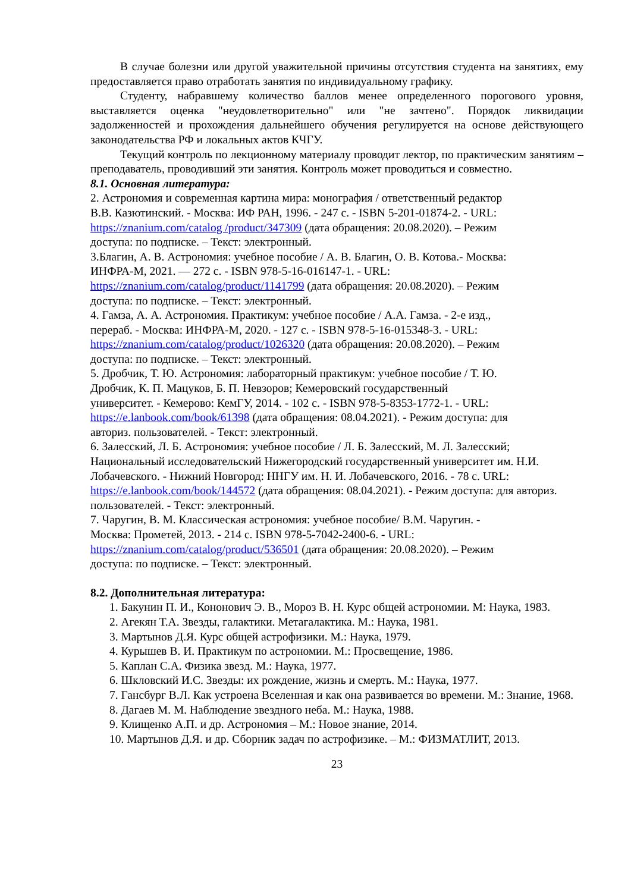В случае болезни или другой уважительной причины отсутствия студента на занятиях, ему предоставляется право отработать занятия по индивидуальному графику.
Студенту, набравшему количество баллов менее определенного порогового уровня, выставляется оценка "неудовлетворительно" или "не зачтено". Порядок ликвидации задолженностей и прохождения дальнейшего обучения регулируется на основе действующего законодательства РФ и локальных актов КЧГУ.
Текущий контроль по лекционному материалу проводит лектор, по практическим занятиям – преподаватель, проводивший эти занятия. Контроль может проводиться и совместно.
8.1. Основная литература:
2. Астрономия и современная картина мира: монография / ответственный редактор В.В. Казютинский. - Москва: ИФ РАН, 1996. - 247 с. - ISBN 5-201-01874-2. - URL: https://znanium.com/catalog /product/347309 (дата обращения: 20.08.2020). – Режим доступа: по подписке. – Текст: электронный.
3.Благин, А. В. Астрономия: учебное пособие / А. В. Благин, О. В. Котова.- Москва: ИНФРА-М, 2021. — 272 с. - ISBN 978-5-16-016147-1. - URL: https://znanium.com/catalog/product/1141799 (дата обращения: 20.08.2020). – Режим доступа: по подписке. – Текст: электронный.
4. Гамза, А. А. Астрономия. Практикум: учебное пособие / А.А. Гамза. - 2-е изд., перераб. - Москва: ИНФРА-М, 2020. - 127 с. - ISBN 978-5-16-015348-3. - URL: https://znanium.com/catalog/product/1026320 (дата обращения: 20.08.2020). – Режим доступа: по подписке. – Текст: электронный.
5. Дробчик, Т. Ю. Астрономия: лабораторный практикум: учебное пособие / Т. Ю. Дробчик, К. П. Мацуков, Б. П. Невзоров; Кемеровский государственный университет. - Кемерово: КемГУ, 2014. - 102 с. - ISBN 978-5-8353-1772-1. - URL: https://e.lanbook.com/book/61398 (дата обращения: 08.04.2021). - Режим доступа: для авториз. пользователей. - Текст: электронный.
6. Залесский, Л. Б. Астрономия: учебное пособие / Л. Б. Залесский, М. Л. Залесский; Национальный исследовательский Нижегородский государственный университет им. Н.И. Лобачевского. - Нижний Новгород: ННГУ им. Н. И. Лобачевского, 2016. - 78 с. URL: https://e.lanbook.com/book/144572 (дата обращения: 08.04.2021). - Режим доступа: для авториз. пользователей. - Текст: электронный.
7. Чаругин, В. М. Классическая астрономия: учебное пособие/ В.М. Чаругин. - Москва: Прометей, 2013. - 214 с. ISBN 978-5-7042-2400-6. - URL: https://znanium.com/catalog/product/536501 (дата обращения: 20.08.2020). – Режим доступа: по подписке. – Текст: электронный.
8.2. Дополнительная литература:
1. Бакунин П. И., Кононович Э. В., Мороз В. Н. Курс общей астрономии. М: Наука, 1983.
2. Агекян Т.А. Звезды, галактики. Метагалактика. М.: Наука, 1981.
3. Мартынов Д.Я. Курс общей астрофизики. М.: Наука, 1979.
4. Курышев В. И. Практикум по астрономии. М.: Просвещение, 1986.
5. Каплан С.А. Физика звезд. М.: Наука, 1977.
6. Шкловский И.С. Звезды: их рождение, жизнь и смерть. М.: Наука, 1977.
7. Гансбург В.Л. Как устроена Вселенная и как она развивается во времени. М.: Знание, 1968.
8. Дагаев М. М. Наблюдение звездного неба. М.: Наука, 1988.
9. Клищенко А.П. и др. Астрономия – М.: Новое знание, 2014.
10. Мартынов Д.Я. и др. Сборник задач по астрофизике. – М.: ФИЗМАТЛИТ, 2013.
23